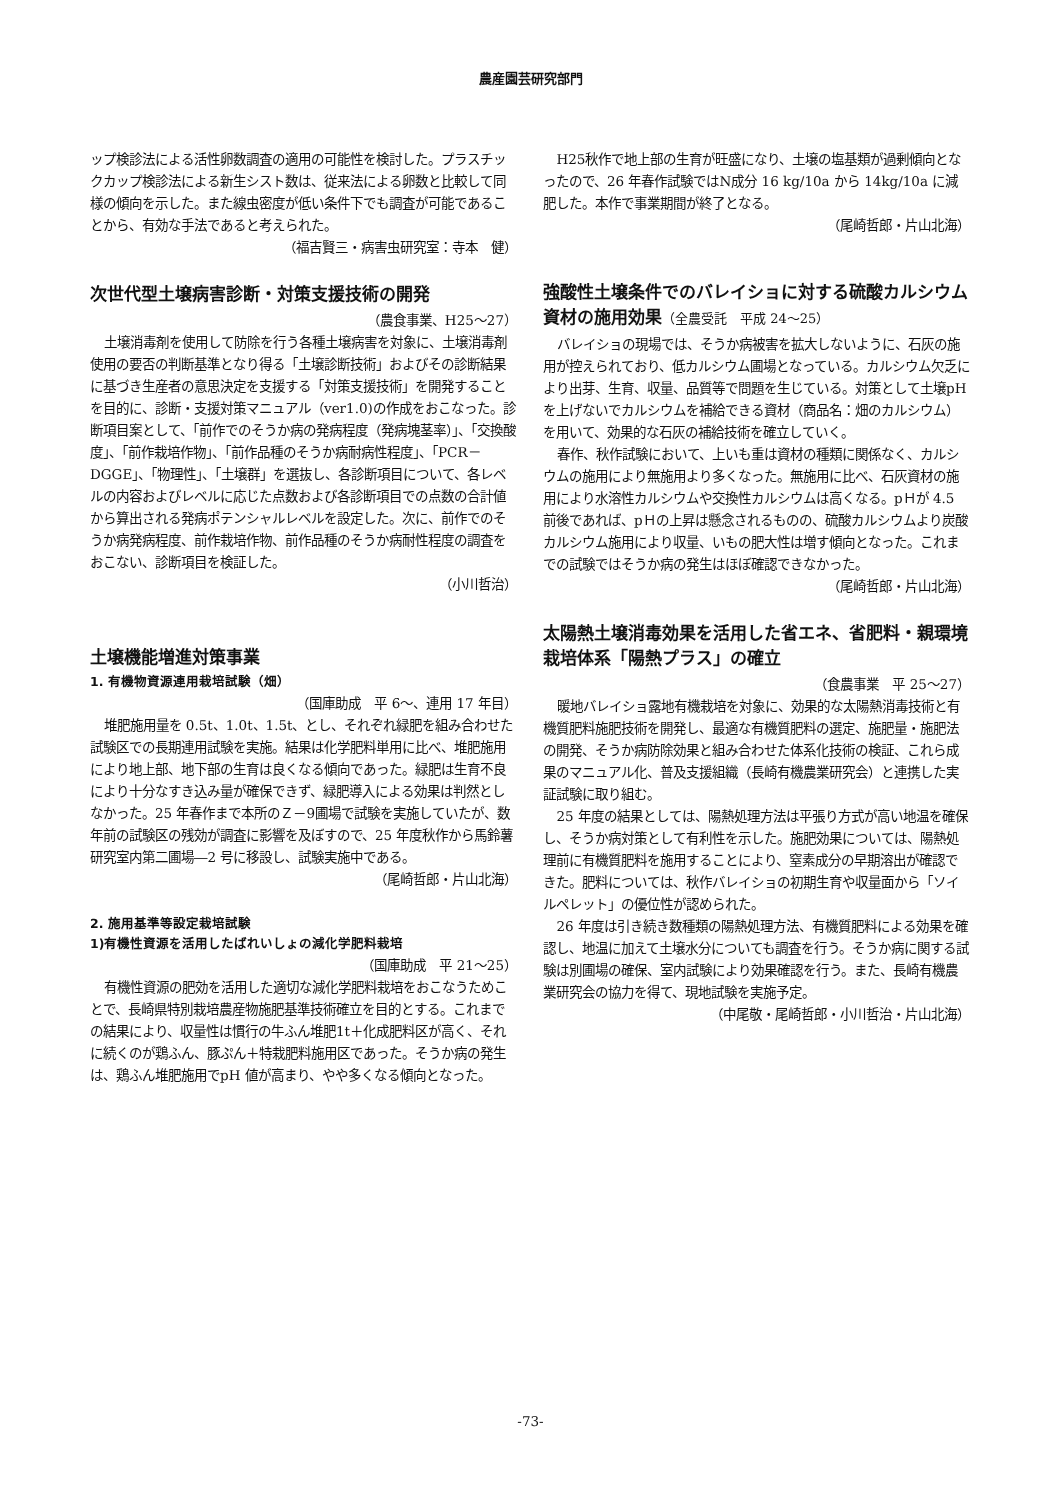農産園芸研究部門
ップ検診法による活性卵数調査の適用の可能性を検討した。プラスチックカップ検診法による新生シスト数は、従来法による卵数と比較して同様の傾向を示した。また線虫密度が低い条件下でも調査が可能であることから、有効な手法であると考えられた。
（福吉賢三・病害虫研究室：寺本　健）
次世代型土壌病害診断・対策支援技術の開発
（農食事業、H25～27）
土壌消毒剤を使用して防除を行う各種土壌病害を対象に、土壌消毒剤使用の要否の判断基準となり得る「土壌診断技術」およびその診断結果に基づき生産者の意思決定を支援する「対策支援技術」を開発することを目的に、診断・支援対策マニュアル（ver1.0)の作成をおこなった。診断項目案として、「前作でのそうか病の発病程度（発病塊茎率）」、「交換酸度」、「前作栽培作物」、「前作品種のそうか病耐病性程度」、「PCR－DGGE」、「物理性」、「土壌群」を選抜し、各診断項目について、各レベルの内容およびレベルに応じた点数および各診断項目での点数の合計値から算出される発病ポテンシャルレベルを設定した。次に、前作でのそうか病発病程度、前作栽培作物、前作品種のそうか病耐性程度の調査をおこない、診断項目を検証した。
（小川哲治）
土壌機能増進対策事業
1. 有機物資源連用栽培試験（畑）
（国庫助成　平 6～、連用 17 年目）
堆肥施用量を 0.5t、1.0t、1.5t、とし、それぞれ緑肥を組み合わせた試験区での長期連用試験を実施。結果は化学肥料単用に比べ、堆肥施用により地上部、地下部の生育は良くなる傾向であった。緑肥は生育不良により十分なすき込み量が確保できず、緑肥導入による効果は判然としなかった。25 年春作まで本所のＺ－9圃場で試験を実施していたが、数年前の試験区の残効が調査に影響を及ぼすので、25 年度秋作から馬鈴薯研究室内第二圃場―2 号に移設し、試験実施中である。
（尾崎哲郎・片山北海）
2. 施用基準等設定栽培試験
1)有機性資源を活用したばれいしょの減化学肥料栽培
（国庫助成　平 21～25）
有機性資源の肥効を活用した適切な減化学肥料栽培をおこなうためことで、長崎県特別栽培農産物施肥基準技術確立を目的とする。これまでの結果により、収量性は慣行の牛ふん堆肥1t＋化成肥料区が高く、それに続くのが鶏ふん、豚ぷん＋特栽肥料施用区であった。そうか病の発生は、鶏ふん堆肥施用でpH 値が高まり、やや多くなる傾向となった。
H25秋作で地上部の生育が旺盛になり、土壌の塩基類が過剰傾向となったので、26 年春作試験ではN成分 16 kg/10a から 14kg/10a に減肥した。本作で事業期間が終了となる。
（尾崎哲郎・片山北海）
強酸性土壌条件でのバレイショに対する硫酸カルシウム資材の施用効果（全農受託　平成 24～25）
バレイショの現場では、そうか病被害を拡大しないように、石灰の施用が控えられており、低カルシウム圃場となっている。カルシウム欠乏により出芽、生育、収量、品質等で問題を生じている。対策として土壌pH を上げないでカルシウムを補給できる資材（商品名：畑のカルシウム）を用いて、効果的な石灰の補給技術を確立していく。
春作、秋作試験において、上いも重は資材の種類に関係なく、カルシウムの施用により無施用より多くなった。無施用に比べ、石灰資材の施用により水溶性カルシウムや交換性カルシウムは高くなる。pＨが 4.5 前後であれば、pＨの上昇は懸念されるものの、硫酸カルシウムより炭酸カルシウム施用により収量、いもの肥大性は増す傾向となった。これまでの試験ではそうか病の発生はほぼ確認できなかった。
（尾崎哲郎・片山北海）
太陽熱土壌消毒効果を活用した省エネ、省肥料・親環境栽培体系「陽熱プラス」の確立
（食農事業　平 25～27）
暖地バレイショ露地有機栽培を対象に、効果的な太陽熱消毒技術と有機質肥料施肥技術を開発し、最適な有機質肥料の選定、施肥量・施肥法の開発、そうか病防除効果と組み合わせた体系化技術の検証、これら成果のマニュアル化、普及支援組織（長崎有機農業研究会）と連携した実証試験に取り組む。
25 年度の結果としては、陽熱処理方法は平張り方式が高い地温を確保し、そうか病対策として有利性を示した。施肥効果については、陽熱処理前に有機質肥料を施用することにより、窒素成分の早期溶出が確認できた。肥料については、秋作バレイショの初期生育や収量面から「ソイルペレット」の優位性が認められた。
26 年度は引き続き数種類の陽熱処理方法、有機質肥料による効果を確認し、地温に加えて土壌水分についても調査を行う。そうか病に関する試験は別圃場の確保、室内試験により効果確認を行う。また、長崎有機農業研究会の協力を得て、現地試験を実施予定。
（中尾敬・尾崎哲郎・小川哲治・片山北海）
-73-